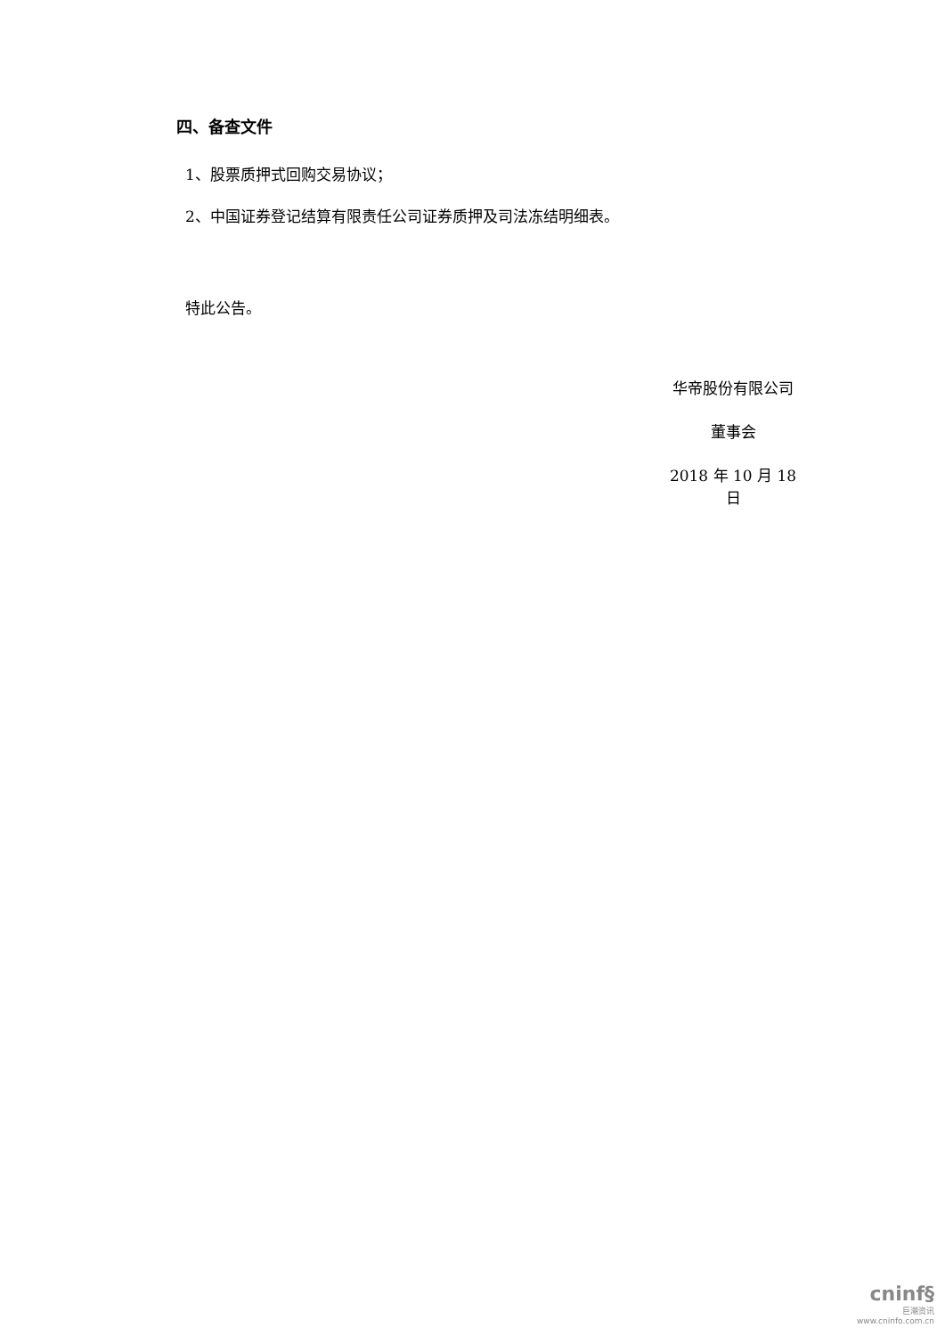四、备查文件
1、股票质押式回购交易协议；
2、中国证券登记结算有限责任公司证券质押及司法冻结明细表。
特此公告。
华帝股份有限公司
董事会
2018 年 10 月 18 日
cninf§
巨潮资讯
www.cninfo.com.cn